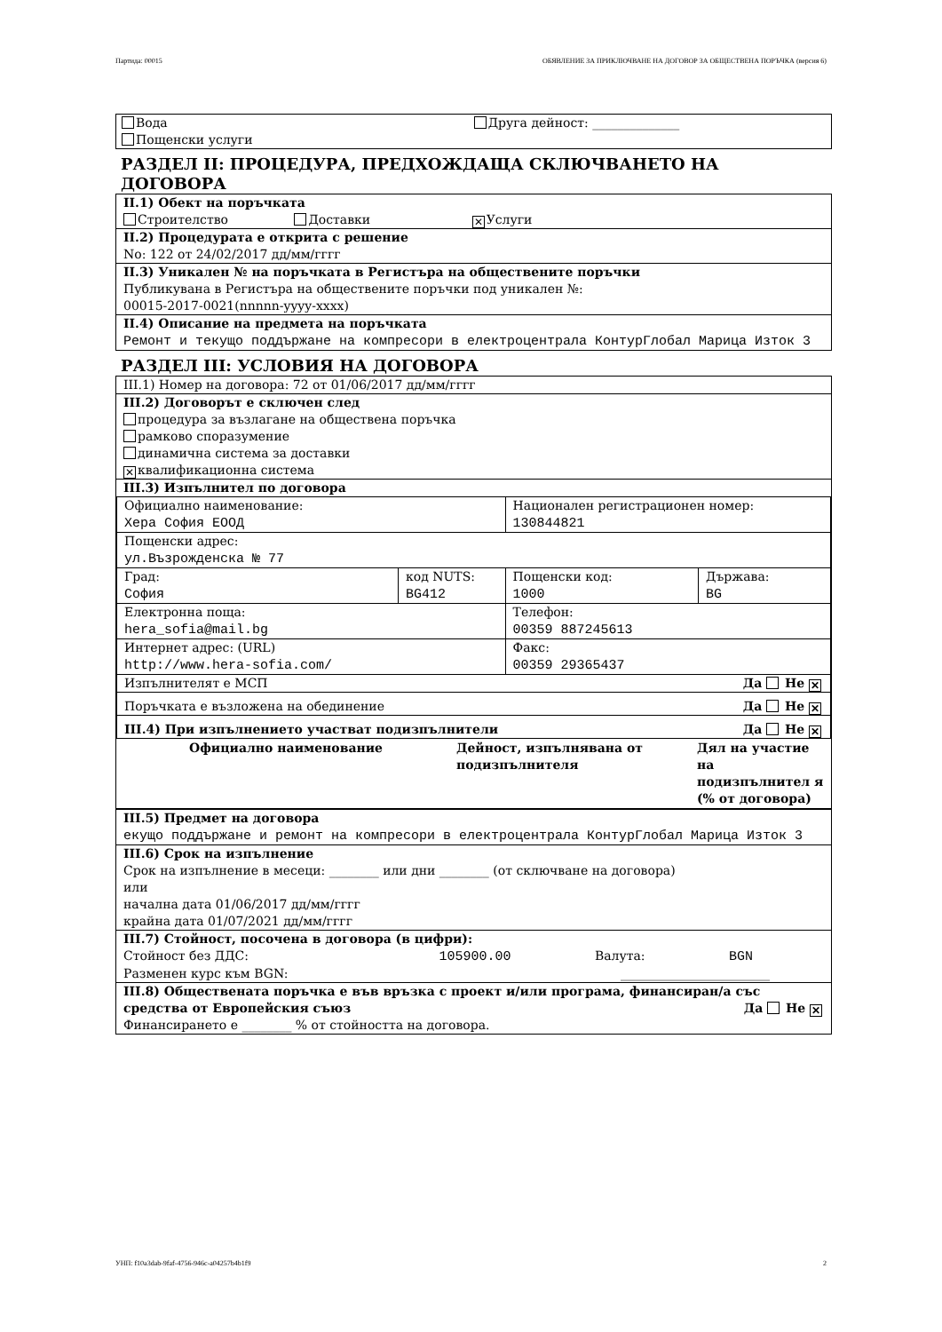Партида: 00015 ОБЯВЛЕНИЕ ЗА ПРИКЛЮЧВАНЕ НА ДОГОВОР ЗА ОБЩЕСТВЕНА ПОРЪЧКА (версия 6)
Вода Друга дейност: ______________
Пощенски услуги
РАЗДЕЛ II: ПРОЦЕДУРА, ПРЕДХОЖДАЩА СКЛЮЧВАНЕТО НА ДОГОВОРА
II.1) Обект на поръчката
Строителство Доставки ✕ Услуги
II.2) Процедурата е открита с решение
No: 122 от 24/02/2017 дд/мм/гггг
II.3) Уникален № на поръчката в Регистъра на обществените поръчки
Публикувана в Регистъра на обществените поръчки под уникален №:
00015-2017-0021(nnnnn-yyyy-xxxx)
II.4) Описание на предмета на поръчката
Ремонт и текущо поддържане на компресори в електроцентрала КонтурГлобал Марица Изток 3
РАЗДЕЛ III: УСЛОВИЯ НА ДОГОВОРА
III.1) Номер на договора: 72 от 01/06/2017 дд/мм/гггг
III.2) Договорът е сключен след
процедура за възлагане на обществена поръчка
рамково споразумение
динамична система за доставки
✕ квалификационна система
III.3) Изпълнител по договора
| Официално наименование: Хера София ЕООД | | Национален регистрационен номер: 130844821 | |
| Пощенски адрес: ул.Възрожденска № 77 | | | |
| Град: София | код NUTS: BG412 | Пощенски код: 1000 | Държава: BG |
| Електронна поща: hera_sofia@mail.bg | | Телефон: 00359 887245613 | |
| Интернет адрес: (URL) http://www.hera-sofia.com/ | | Факс: 00359 29365437 | |
| Изпълнителят е МСП Да Не ✕ | | | |
| Поръчката е възложена на обединение Да Не ✕ | | | |
| III.4) При изпълнението участват подизпълнители Да Не ✕ | | | |
| Официално наименование | Дейност, изпълнявана от подизпълнителя | Дял на участие на подизпълнител я (% от договора) |
| --- | --- | --- |
III.5) Предмет на договора
екущо поддържане и ремонт на компресори в електроцентрала КонтурГлобал Марица Изток 3
III.6) Срок на изпълнение
Срок на изпълнение в месеци: ________ или дни ________ (от сключване на договора)
или
начална дата 01/06/2017 дд/мм/гггг
крайна дата 01/07/2021 дд/мм/гггг
III.7) Стойност, посочена в договора (в цифри):
Стойност без ДДС: 105900.00 Валута: BGN
Разменен курс към BGN: ________________________
III.8) Обществената поръчка е във връзка с проект и/или програма, финансиран/а със средства от Европейския съюз Да Не ✕
Финансирането е ________ % от стойността на договора.
УНП: f10a3dab-9faf-4756-946c-a04257b4b1f9 2